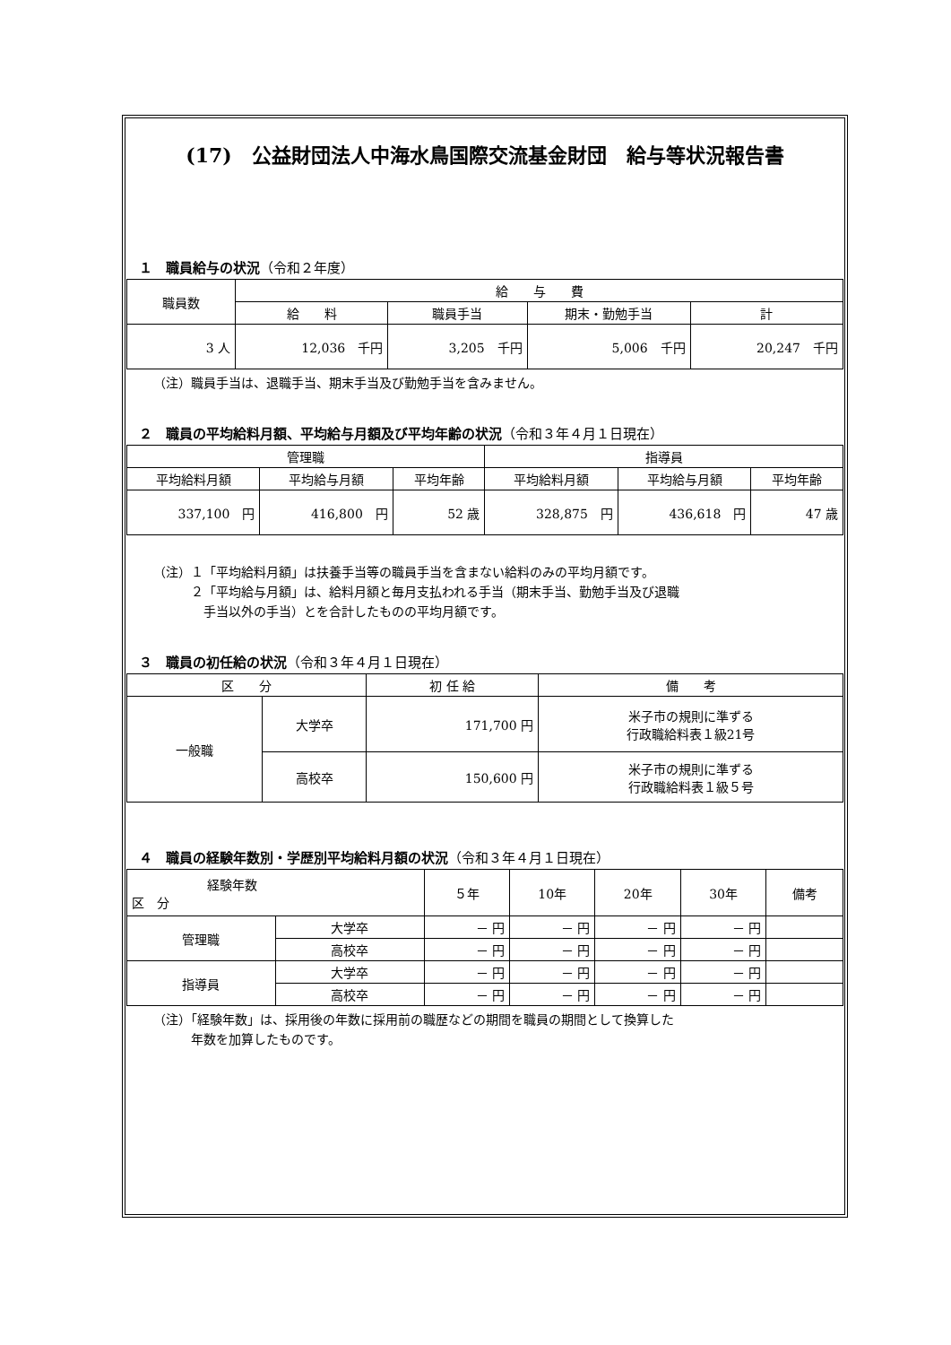(17)　公益財団法人中海水鳥国際交流基金財団　給与等状況報告書
１　職員給与の状況（令和２年度）
| 職員数 | 給 与 費 | | | |
| --- | --- | --- | --- | --- |
| | 給 料 | 職員手当 | 期末・勤勉手当 | 計 |
| 3 人 | 12,036 千円 | 3,205 千円 | 5,006 千円 | 20,247 千円 |
（注）職員手当は、退職手当、期末手当及び勤勉手当を含みません。
２　職員の平均給料月額、平均給与月額及び平均年齢の状況（令和３年４月１日現在）
| 管理職 | | | 指導員 | | |
| --- | --- | --- | --- | --- | --- |
| 平均給料月額 | 平均給与月額 | 平均年齢 | 平均給料月額 | 平均給与月額 | 平均年齢 |
| 337,100 円 | 416,800 円 | 52 歳 | 328,875 円 | 436,618 円 | 47 歳 |
（注）１「平均給料月額」は扶養手当等の職員手当を含まない給料のみの平均月額です。
　　　２「平均給与月額」は、給料月額と毎月支払われる手当（期末手当、勤勉手当及び退職
　　　　手当以外の手当）とを合計したものの平均月額です。
３　職員の初任給の状況（令和３年４月１日現在）
| 区 分 | | 初 任 給 | 備 考 |
| --- | --- | --- | --- |
| 一般職 | 大学卒 | 171,700 円 | 米子市の規則に準ずる 行政職給料表１級21号 |
| | 高校卒 | 150,600 円 | 米子市の規則に準ずる 行政職給料表１級５号 |
４　職員の経験年数別・学歴別平均給料月額の状況（令和３年４月１日現在）
| 経験年数 区 分 | | ５年 | 10年 | 20年 | 30年 | 備考 |
| --- | --- | --- | --- | --- | --- | --- |
| 管理職 | 大学卒 | － 円 | － 円 | － 円 | － 円 | |
| | 高校卒 | － 円 | － 円 | － 円 | － 円 | |
| 指導員 | 大学卒 | － 円 | － 円 | － 円 | － 円 | |
| | 高校卒 | － 円 | － 円 | － 円 | － 円 | |
（注）「経験年数」は、採用後の年数に採用前の職歴などの期間を職員の期間として換算した
　　　年数を加算したものです。